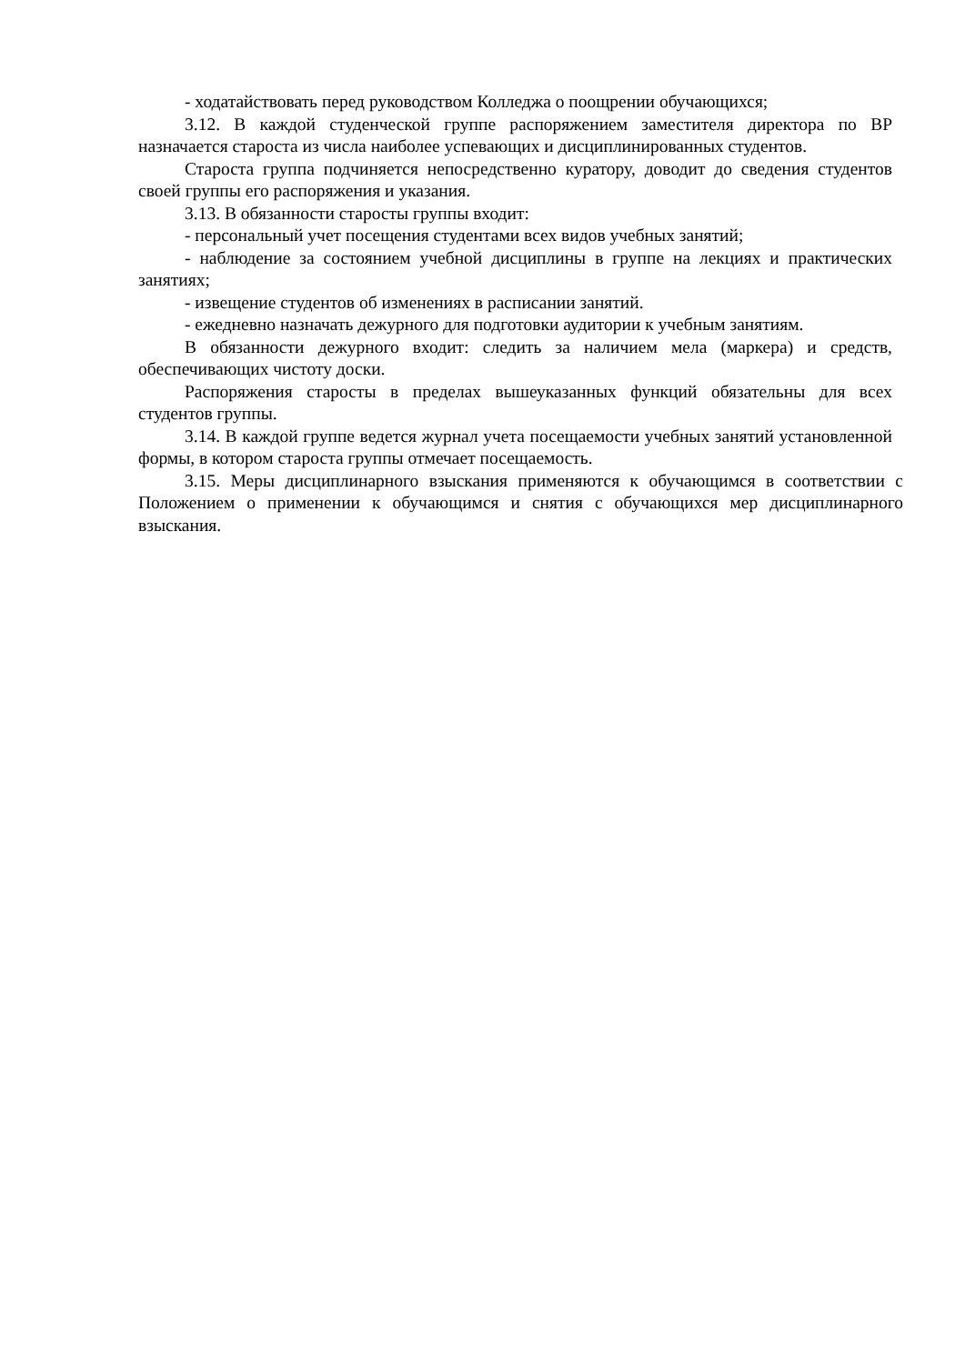- ходатайствовать перед руководством Колледжа о поощрении обучающихся;
3.12. В каждой студенческой группе распоряжением заместителя директора по ВР назначается староста из числа наиболее успевающих и дисциплинированных студентов.
Староста группа подчиняется непосредственно куратору, доводит до сведения студентов своей группы его распоряжения и указания.
3.13. В обязанности старосты группы входит:
- персональный учет посещения студентами всех видов учебных занятий;
- наблюдение за состоянием учебной дисциплины в группе на лекциях и практических занятиях;
- извещение студентов об изменениях в расписании занятий.
- ежедневно назначать дежурного для подготовки аудитории к учебным занятиям.
В обязанности дежурного входит: следить за наличием мела (маркера) и средств, обеспечивающих чистоту доски.
Распоряжения старосты в пределах вышеуказанных функций обязательны для всех студентов группы.
3.14. В каждой группе ведется журнал учета посещаемости учебных занятий установленной формы, в котором староста группы отмечает посещаемость.
3.15. Меры дисциплинарного взыскания применяются к обучающимся в соответствии с Положением о применении к обучающимся и снятия с обучающихся мер дисциплинарного взыскания.